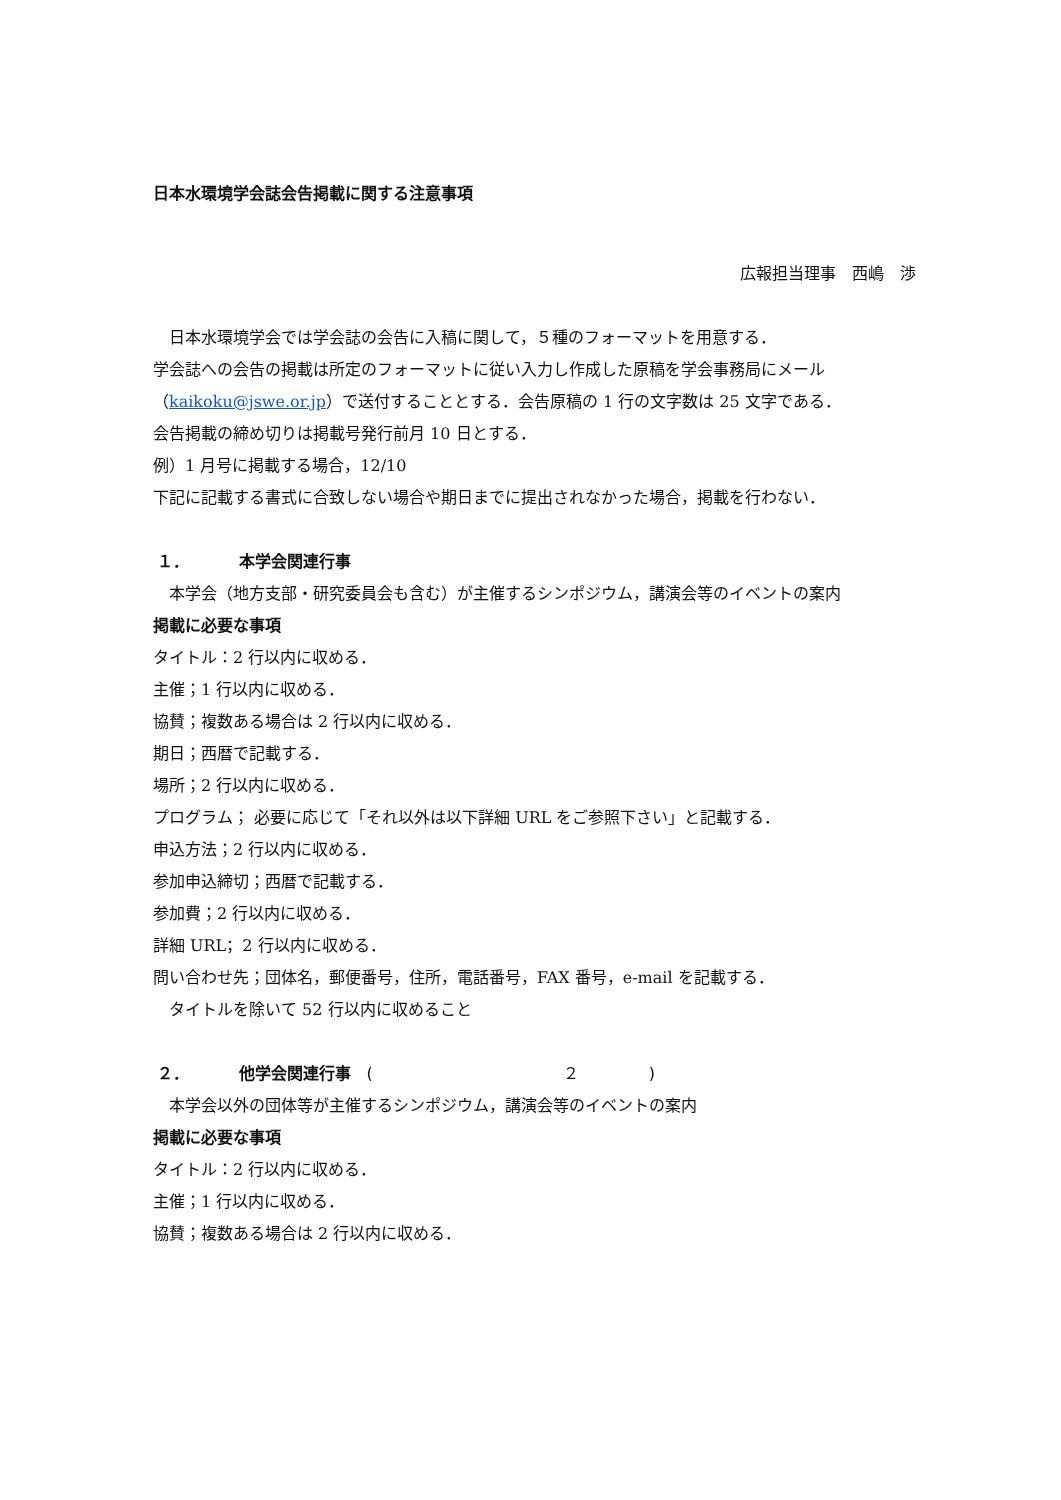日本水環境学会誌会告掲載に関する注意事項
広報担当理事　西嶋　渉
日本水環境学会では学会誌の会告に入稿に関して，５種のフォーマットを用意する．
学会誌への会告の掲載は所定のフォーマットに従い入力し作成した原稿を学会事務局にメール（kaikoku@jswe.or.jp）で送付することとする．会告原稿の 1 行の文字数は 25 文字である．
会告掲載の締め切りは掲載号発行前月 10 日とする．
例）1 月号に掲載する場合，12/10
下記に記載する書式に合致しない場合や期日までに提出されなかった場合，掲載を行わない．
１． 本学会関連行事
本学会（地方支部・研究委員会も含む）が主催するシンポジウム，講演会等のイベントの案内
掲載に必要な事項
タイトル：2 行以内に収める．
主催；1 行以内に収める．
協賛；複数ある場合は 2 行以内に収める．
期日；西暦で記載する．
場所；2 行以内に収める．
プログラム； 必要に応じて「それ以外は以下詳細 URL をご参照下さい」と記載する．
申込方法；2 行以内に収める．
参加申込締切；西暦で記載する．
参加費；2 行以内に収める．
詳細 URL；2 行以内に収める．
問い合わせ先；団体名，郵便番号，住所，電話番号，FAX 番号，e-mail を記載する．
タイトルを除いて 52 行以内に収めること
２． 他学会関連行事 (２)
本学会以外の団体等が主催するシンポジウム，講演会等のイベントの案内
掲載に必要な事項
タイトル：2 行以内に収める．
主催；1 行以内に収める．
協賛；複数ある場合は 2 行以内に収める．